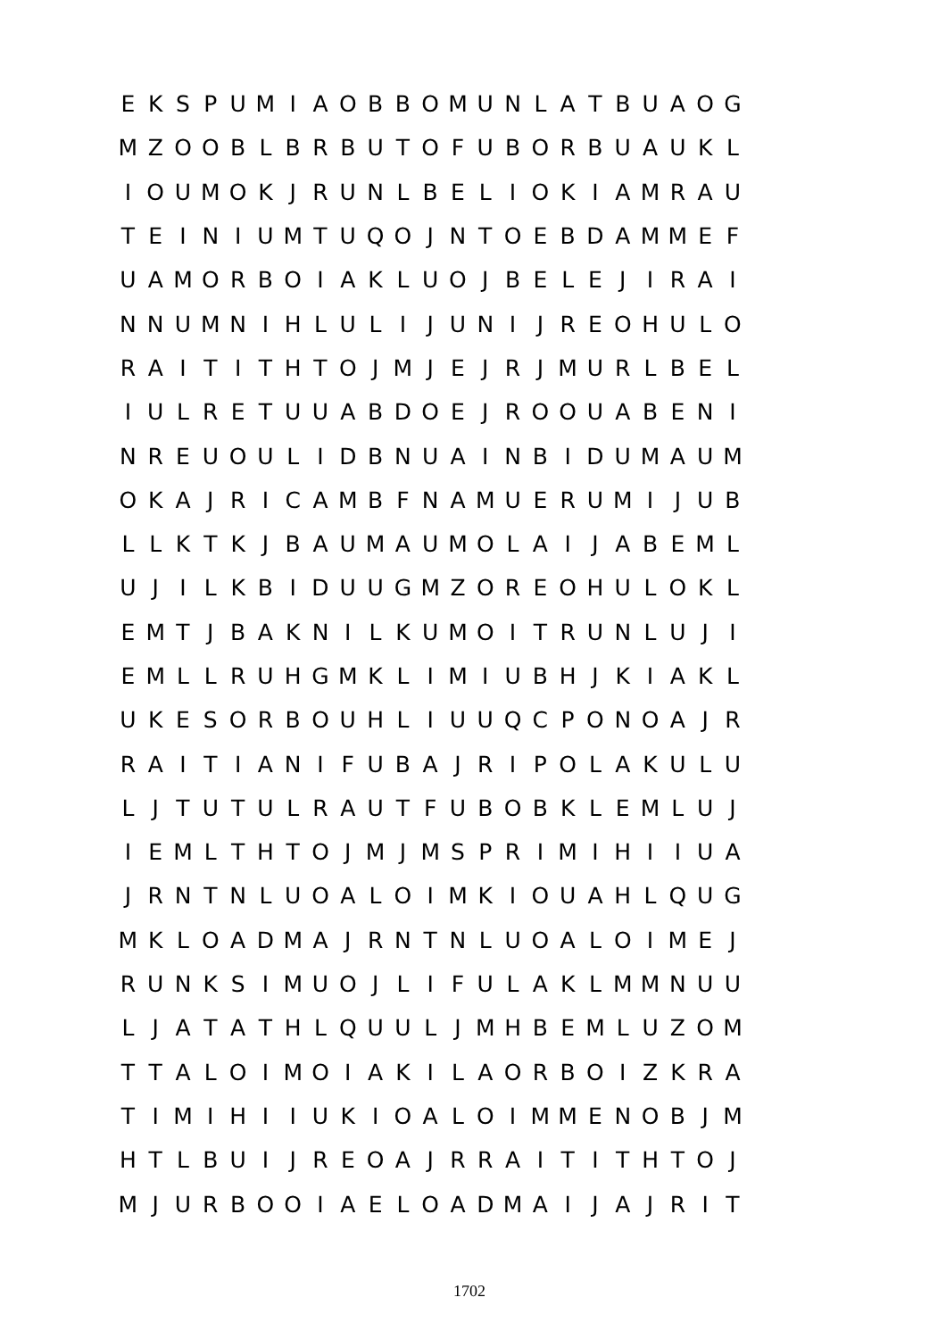| E | K | S | P | U | M | I | A | O | B | B | O | M | U | N | L | A | T | B | U | A | O | G |
| M | Z | O | O | B | L | B | R | B | U | T | O | F | U | B | O | R | B | U | A | U | K | L |
| I | O | U | M | O | K | J | R | U | N | L | B | E | L | I | O | K | I | A | M | R | A | U |
| T | E | I | N | I | U | M | T | U | Q | O | J | N | T | O | E | B | D | A | M | M | E | F |
| U | A | M | O | R | B | O | I | A | K | L | U | O | J | B | E | L | E | J | I | R | A | I |
| N | N | U | M | N | I | H | L | U | L | I | J | U | N | I | J | R | E | O | H | U | L | O |
| R | A | I | T | I | T | H | T | O | J | M | J | E | J | R | J | M | U | R | L | B | E | L |
| I | U | L | R | E | T | U | U | A | B | D | O | E | J | R | O | O | U | A | B | E | N | I |
| N | R | E | U | O | U | L | I | D | B | N | U | A | I | N | B | I | D | U | M | A | U | M |
| O | K | A | J | R | I | C | A | M | B | F | N | A | M | U | E | R | U | M | I | J | U | B |
| L | L | K | T | K | J | B | A | U | M | A | U | M | O | L | A | I | J | A | B | E | M | L |
| U | J | I | L | K | B | I | D | U | U | G | M | Z | O | R | E | O | H | U | L | O | K | L |
| E | M | T | J | B | A | K | N | I | L | K | U | M | O | I | T | R | U | N | L | U | J | I |
| E | M | L | L | R | U | H | G | M | K | L | I | M | I | U | B | H | J | K | I | A | K | L |
| U | K | E | S | O | R | B | O | U | H | L | I | U | U | Q | C | P | O | N | O | A | J | R |
| R | A | I | T | I | A | N | I | F | U | B | A | J | R | I | P | O | L | A | K | U | L | U |
| L | J | T | U | T | U | L | R | A | U | T | F | U | B | O | B | K | L | E | M | L | U | J |
| I | E | M | L | T | H | T | O | J | M | J | M | S | P | R | I | M | I | H | I | I | U | A |
| J | R | N | T | N | L | U | O | A | L | O | I | M | K | I | O | U | A | H | L | Q | U | G |
| M | K | L | O | A | D | M | A | J | R | N | T | N | L | U | O | A | L | O | I | M | E | J |
| R | U | N | K | S | I | M | U | O | J | L | I | F | U | L | A | K | L | M | M | N | U | U |
| L | J | A | T | A | T | H | L | Q | U | U | L | J | M | H | B | E | M | L | U | Z | O | M |
| T | T | A | L | O | I | M | O | I | A | K | I | L | A | O | R | B | O | I | Z | K | R | A |
| T | I | M | I | H | I | I | U | K | I | O | A | L | O | I | M | M | E | N | O | B | J | M |
| H | T | L | B | U | I | J | R | E | O | A | J | R | R | A | I | T | I | T | H | T | O | J |
| M | J | U | R | B | O | O | I | A | E | L | O | A | D | M | A | I | J | A | J | R | I | T |
1702